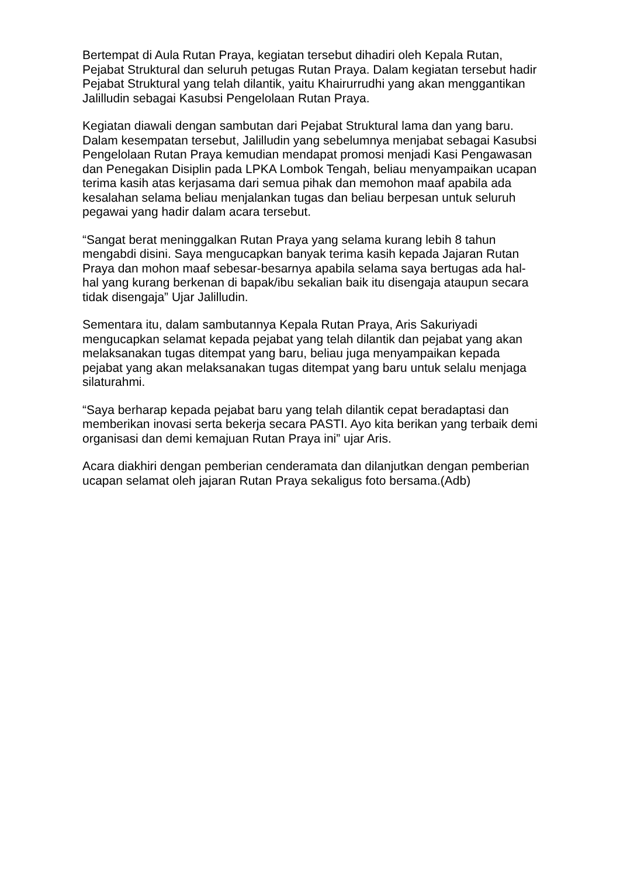Bertempat di Aula Rutan Praya, kegiatan tersebut dihadiri oleh Kepala Rutan, Pejabat Struktural dan seluruh petugas Rutan Praya. Dalam kegiatan tersebut hadir Pejabat Struktural yang telah dilantik, yaitu Khairurrudhi yang akan menggantikan Jalilludin sebagai Kasubsi Pengelolaan Rutan Praya.
Kegiatan diawali dengan sambutan dari Pejabat Struktural lama dan yang baru. Dalam kesempatan tersebut, Jalilludin yang sebelumnya menjabat sebagai Kasubsi Pengelolaan Rutan Praya kemudian mendapat promosi menjadi Kasi Pengawasan dan Penegakan Disiplin pada LPKA Lombok Tengah, beliau menyampaikan ucapan terima kasih atas kerjasama dari semua pihak dan memohon maaf apabila ada kesalahan selama beliau menjalankan tugas dan beliau berpesan untuk seluruh pegawai yang hadir dalam acara tersebut.
“Sangat berat meninggalkan Rutan Praya yang selama kurang lebih 8 tahun mengabdi disini. Saya mengucapkan banyak terima kasih kepada Jajaran Rutan Praya dan mohon maaf sebesar-besarnya apabila selama saya bertugas ada hal-hal yang kurang berkenan di bapak/ibu sekalian baik itu disengaja ataupun secara tidak disengaja” Ujar Jalilludin.
Sementara itu, dalam sambutannya Kepala Rutan Praya, Aris Sakuriyadi mengucapkan selamat kepada pejabat yang telah dilantik dan pejabat yang akan melaksanakan tugas ditempat yang baru, beliau juga menyampaikan kepada pejabat yang akan melaksanakan tugas ditempat yang baru untuk selalu menjaga silaturahmi.
“Saya berharap kepada pejabat baru yang telah dilantik cepat beradaptasi dan memberikan inovasi serta bekerja secara PASTI. Ayo kita berikan yang terbaik demi organisasi dan demi kemajuan Rutan Praya ini” ujar Aris.
Acara diakhiri dengan pemberian cenderamata dan dilanjutkan dengan pemberian ucapan selamat oleh jajaran Rutan Praya sekaligus foto bersama.(Adb)